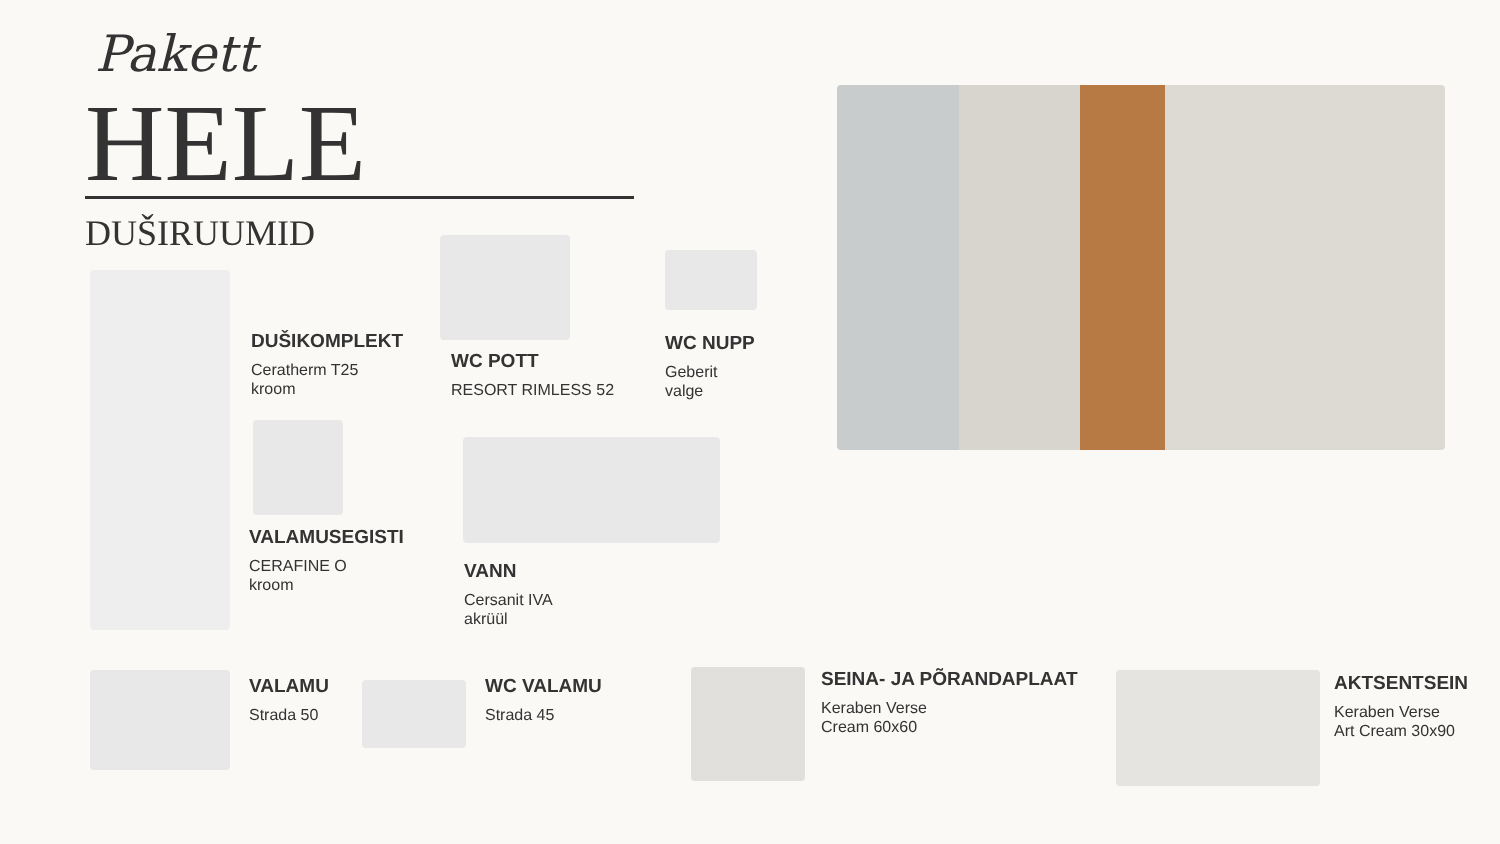Pakett
HELE
DUŠIRUUMID
DUŠIKOMPLEKT
Ceratherm T25
kroom
WC POTT
RESORT RIMLESS 52
WC NUPP
Geberit
valge
VALAMUSEGISTI
CERAFINE O
kroom
VANN
Cersanit IVA
akrüül
VALAMU
Strada 50
WC VALAMU
Strada 45
SEINA- JA PÕRANDAPLAAT
Keraben Verse
Cream 60x60
AKTSENTSEIN
Keraben Verse
Art Cream 30x90